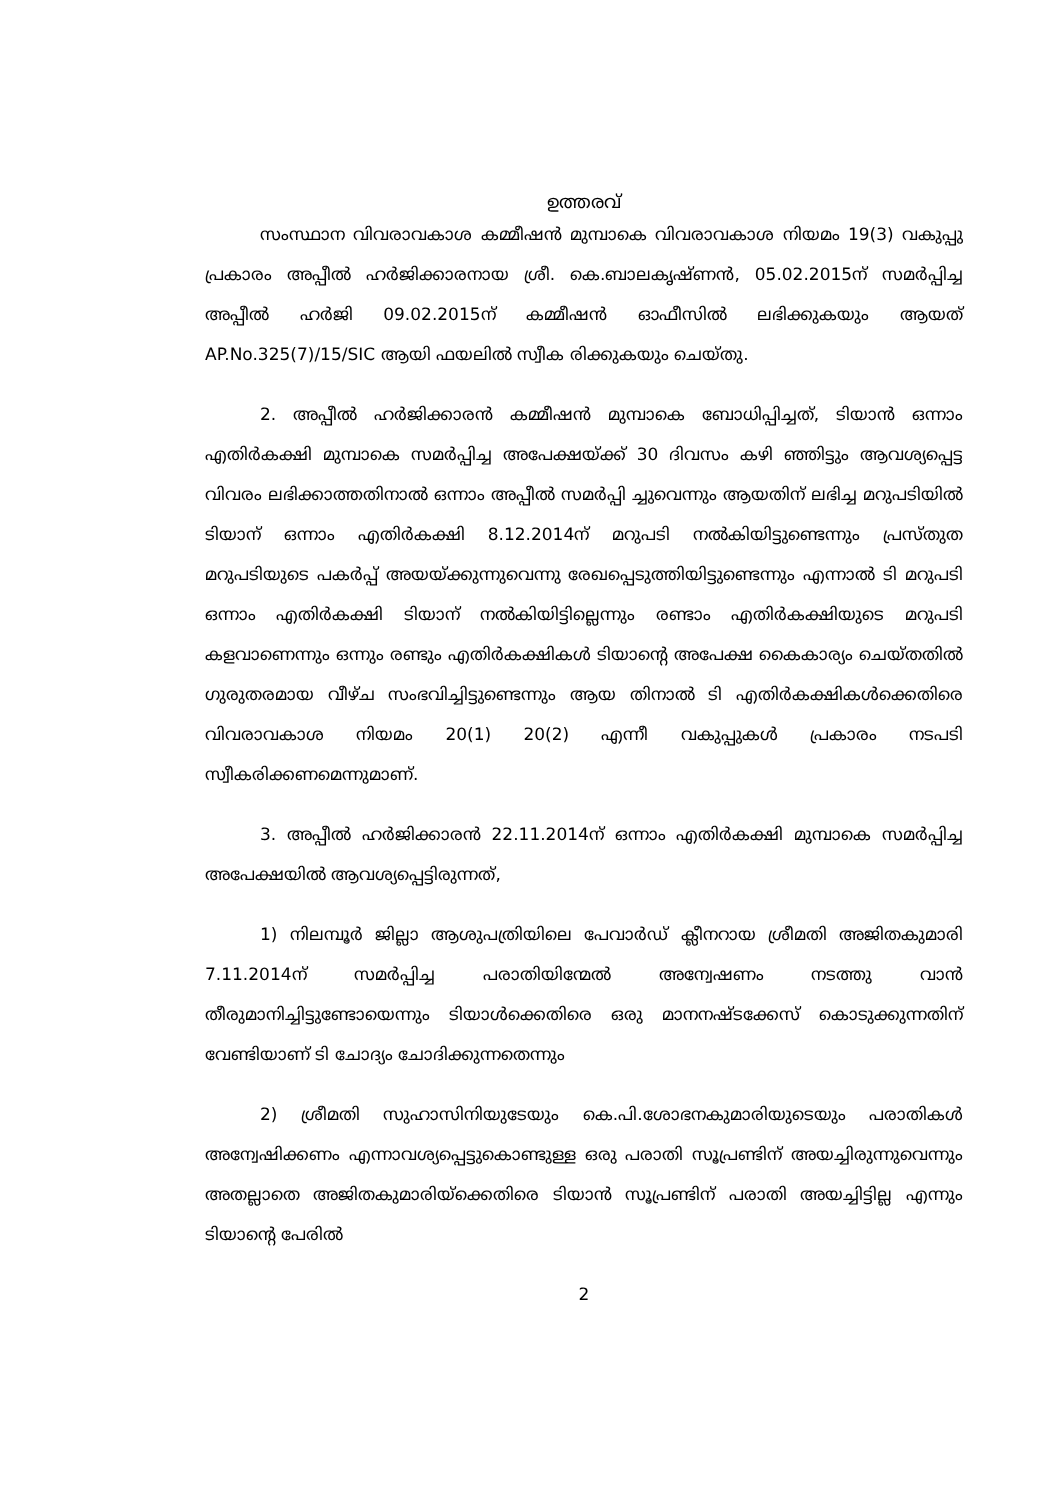ഉത്തരവ്
സംസ്ഥാന വിവരാവകാശ കമ്മീഷൻ മുമ്പാകെ വിവരാവകാശ നിയമം 19(3) വകുപ്പു പ്രകാരം അപ്പീൽ ഹർജിക്കാരനായ ശ്രീ. കെ.ബാലകൃഷ്ണൻ, 05.02.2015ന് സമർപ്പിച്ച അപ്പീൽ ഹർജി 09.02.2015ന് കമ്മീഷൻ ഓഫീസിൽ ലഭിക്കുകയും ആയത് AP.No.325(7)/15/SIC ആയി ഫയലിൽ സ്വീക രിക്കുകയും ചെയ്തു.
2. അപ്പീൽ ഹർജിക്കാരൻ കമ്മീഷൻ മുമ്പാകെ ബോധിപ്പിച്ചത്, ടിയാൻ ഒന്നാം എതിർകക്ഷി മുമ്പാകെ സമർപ്പിച്ച അപേക്ഷയ്ക്ക് 30 ദിവസം കഴി ഞ്ഞിട്ടും ആവശ്യപ്പെട്ട വിവരം ലഭിക്കാത്തതിനാൽ ഒന്നാം അപ്പീൽ സമർപ്പി ച്ചുവെന്നും ആയതിന് ലഭിച്ച മറുപടിയിൽ ടിയാന് ഒന്നാം എതിർകക്ഷി 8.12.2014ന് മറുപടി നൽകിയിട്ടുണ്ടെന്നും പ്രസ്തുത മറുപടിയുടെ പകർപ്പ് അയയ്ക്കുന്നുവെന്നു രേഖപ്പെടുത്തിയിട്ടുണ്ടെന്നും എന്നാൽ ടി മറുപടി ഒന്നാം എതിർകക്ഷി ടിയാന് നൽകിയിട്ടില്ലെന്നും രണ്ടാം എതിർകക്ഷിയുടെ മറുപടി കളവാണെന്നും ഒന്നും രണ്ടും എതിർകക്ഷികൾ ടിയാന്റെ അപേക്ഷ കൈകാര്യം ചെയ്തതിൽ ഗുരുതരമായ വീഴ്ച സംഭവിച്ചിട്ടുണ്ടെന്നും ആയ തിനാൽ ടി എതിർകക്ഷികൾക്കെതിരെ വിവരാവകാശ നിയമം 20(1) 20(2) എന്നീ വകുപ്പുകൾ പ്രകാരം നടപടി സ്വീകരിക്കണമെന്നുമാണ്.
3. അപ്പീൽ ഹർജിക്കാരൻ 22.11.2014ന് ഒന്നാം എതിർകക്ഷി മുമ്പാകെ സമർപ്പിച്ച അപേക്ഷയിൽ ആവശ്യപ്പെട്ടിരുന്നത്,
1) നിലമ്പൂർ ജില്ലാ ആശുപത്രിയിലെ പേവാർഡ് ക്ലീനറായ ശ്രീമതി അജിതകുമാരി 7.11.2014ന് സമർപ്പിച്ച പരാതിയിന്മേൽ അന്വേഷണം നടത്തു വാൻ തീരുമാനിച്ചിട്ടുണ്ടോയെന്നും ടിയാൾക്കെതിരെ ഒരു മാനനഷ്ടക്കേസ് കൊടുക്കുന്നതിന് വേണ്ടിയാണ് ടി ചോദ്യം ചോദിക്കുന്നതെന്നും
2) ശ്രീമതി സുഹാസിനിയുടേയും കെ.പി.ശോഭനകുമാരിയുടെയും പരാതികൾ അന്വേഷിക്കണം എന്നാവശ്യപ്പെട്ടുകൊണ്ടുള്ള ഒരു പരാതി സൂപ്രണ്ടിന് അയച്ചിരുന്നുവെന്നും അതല്ലാതെ അജിതകുമാരിയ്ക്കെതിരെ ടിയാൻ സൂപ്രണ്ടിന് പരാതി അയച്ചിട്ടില്ല എന്നും ടിയാന്റെ പേരിൽ
2